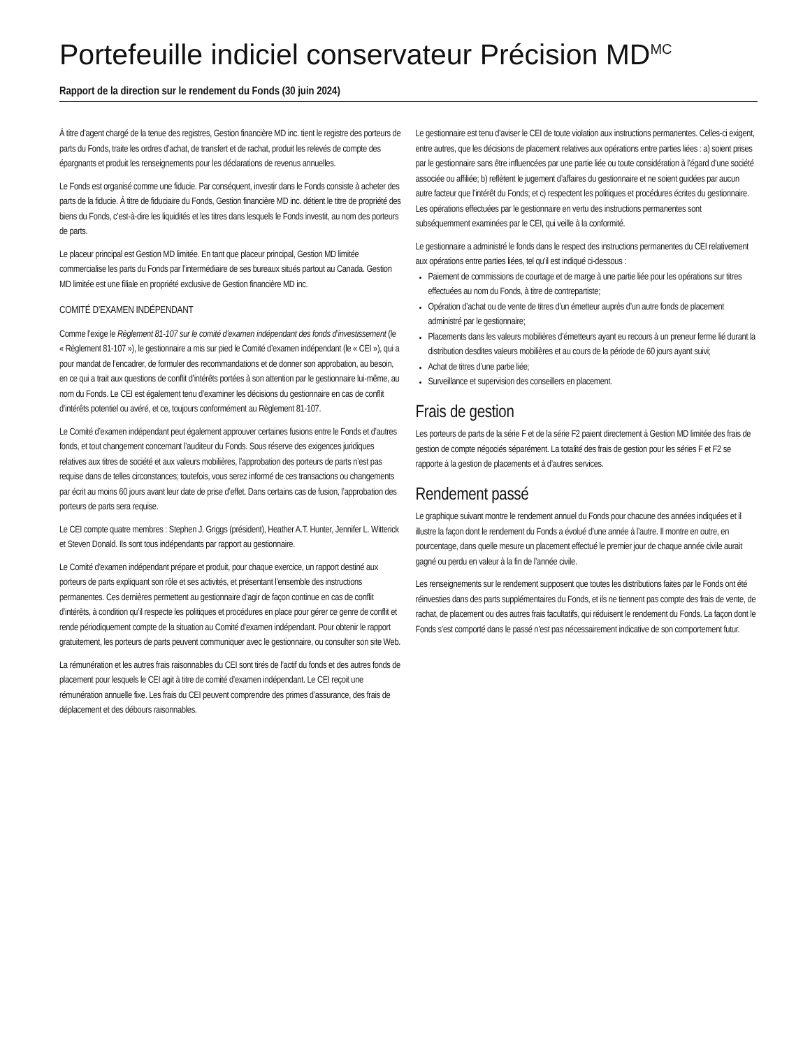Portefeuille indiciel conservateur Précision MD<sup>MC</sup>
Rapport de la direction sur le rendement du Fonds (30 juin 2024)
À titre d’agent chargé de la tenue des registres, Gestion financière MD inc. tient le registre des porteurs de parts du Fonds, traite les ordres d’achat, de transfert et de rachat, produit les relevés de compte des épargnants et produit les renseignements pour les déclarations de revenus annuelles.
Le Fonds est organisé comme une fiducie. Par conséquent, investir dans le Fonds consiste à acheter des parts de la fiducie. À titre de fiduciaire du Fonds, Gestion financière MD inc. détient le titre de propriété des biens du Fonds, c’est-à-dire les liquidités et les titres dans lesquels le Fonds investit, au nom des porteurs de parts.
Le placeur principal est Gestion MD limitée. En tant que placeur principal, Gestion MD limitée commercialise les parts du Fonds par l’intermédiaire de ses bureaux situés partout au Canada. Gestion MD limitée est une filiale en propriété exclusive de Gestion financière MD inc.
COMITÉ D’EXAMEN INDÉPENDANT
Comme l’exige le Règlement 81-107 sur le comité d’examen indépendant des fonds d’investissement (le « Règlement 81-107 »), le gestionnaire a mis sur pied le Comité d’examen indépendant (le « CEI »), qui a pour mandat de l’encadrer, de formuler des recommandations et de donner son approbation, au besoin, en ce qui a trait aux questions de conflit d’intérêts portées à son attention par le gestionnaire lui-même, au nom du Fonds. Le CEI est également tenu d’examiner les décisions du gestionnaire en cas de conflit d’intérêts potentiel ou avéré, et ce, toujours conformément au Règlement 81-107.
Le Comité d’examen indépendant peut également approuver certaines fusions entre le Fonds et d’autres fonds, et tout changement concernant l’auditeur du Fonds. Sous réserve des exigences juridiques relatives aux titres de société et aux valeurs mobilières, l’approbation des porteurs de parts n’est pas requise dans de telles circonstances; toutefois, vous serez informé de ces transactions ou changements par écrit au moins 60 jours avant leur date de prise d’effet. Dans certains cas de fusion, l’approbation des porteurs de parts sera requise.
Le CEI compte quatre membres : Stephen J. Griggs (président), Heather A.T. Hunter, Jennifer L. Witterick et Steven Donald. Ils sont tous indépendants par rapport au gestionnaire.
Le Comité d’examen indépendant prépare et produit, pour chaque exercice, un rapport destiné aux porteurs de parts expliquant son rôle et ses activités, et présentant l’ensemble des instructions permanentes. Ces dernières permettent au gestionnaire d’agir de façon continue en cas de conflit d’intérêts, à condition qu’il respecte les politiques et procédures en place pour gérer ce genre de conflit et rende périodiquement compte de la situation au Comité d’examen indépendant. Pour obtenir le rapport gratuitement, les porteurs de parts peuvent communiquer avec le gestionnaire, ou consulter son site Web.
La rémunération et les autres frais raisonnables du CEI sont tirés de l’actif du fonds et des autres fonds de placement pour lesquels le CEI agit à titre de comité d’examen indépendant. Le CEI reçoit une rémunération annuelle fixe. Les frais du CEI peuvent comprendre des primes d’assurance, des frais de déplacement et des débours raisonnables.
Le gestionnaire est tenu d’aviser le CEI de toute violation aux instructions permanentes. Celles-ci exigent, entre autres, que les décisions de placement relatives aux opérations entre parties liées : a) soient prises par le gestionnaire sans être influencées par une partie liée ou toute considération à l’égard d’une société associée ou affiliée; b) reflètent le jugement d’affaires du gestionnaire et ne soient guidées par aucun autre facteur que l’intérêt du Fonds; et c) respectent les politiques et procédures écrites du gestionnaire. Les opérations effectuées par le gestionnaire en vertu des instructions permanentes sont subséquemment examinées par le CEI, qui veille à la conformité.
Le gestionnaire a administré le fonds dans le respect des instructions permanentes du CEI relativement aux opérations entre parties liées, tel qu’il est indiqué ci-dessous :
Paiement de commissions de courtage et de marge à une partie liée pour les opérations sur titres effectuées au nom du Fonds, à titre de contrepartiste;
Opération d’achat ou de vente de titres d’un émetteur auprès d’un autre fonds de placement administré par le gestionnaire;
Placements dans les valeurs mobilières d’émetteurs ayant eu recours à un preneur ferme lié durant la distribution desdites valeurs mobilières et au cours de la période de 60 jours ayant suivi;
Achat de titres d’une partie liée;
Surveillance et supervision des conseillers en placement.
Frais de gestion
Les porteurs de parts de la série F et de la série F2 paient directement à Gestion MD limitée des frais de gestion de compte négociés séparément. La totalité des frais de gestion pour les séries F et F2 se rapporte à la gestion de placements et à d’autres services.
Rendement passé
Le graphique suivant montre le rendement annuel du Fonds pour chacune des années indiquées et il illustre la façon dont le rendement du Fonds a évolué d’une année à l’autre. Il montre en outre, en pourcentage, dans quelle mesure un placement effectué le premier jour de chaque année civile aurait gagné ou perdu en valeur à la fin de l’année civile.
Les renseignements sur le rendement supposent que toutes les distributions faites par le Fonds ont été réinvesties dans des parts supplémentaires du Fonds, et ils ne tiennent pas compte des frais de vente, de rachat, de placement ou des autres frais facultatifs, qui réduisent le rendement du Fonds. La façon dont le Fonds s’est comporté dans le passé n’est pas nécessairement indicative de son comportement futur.